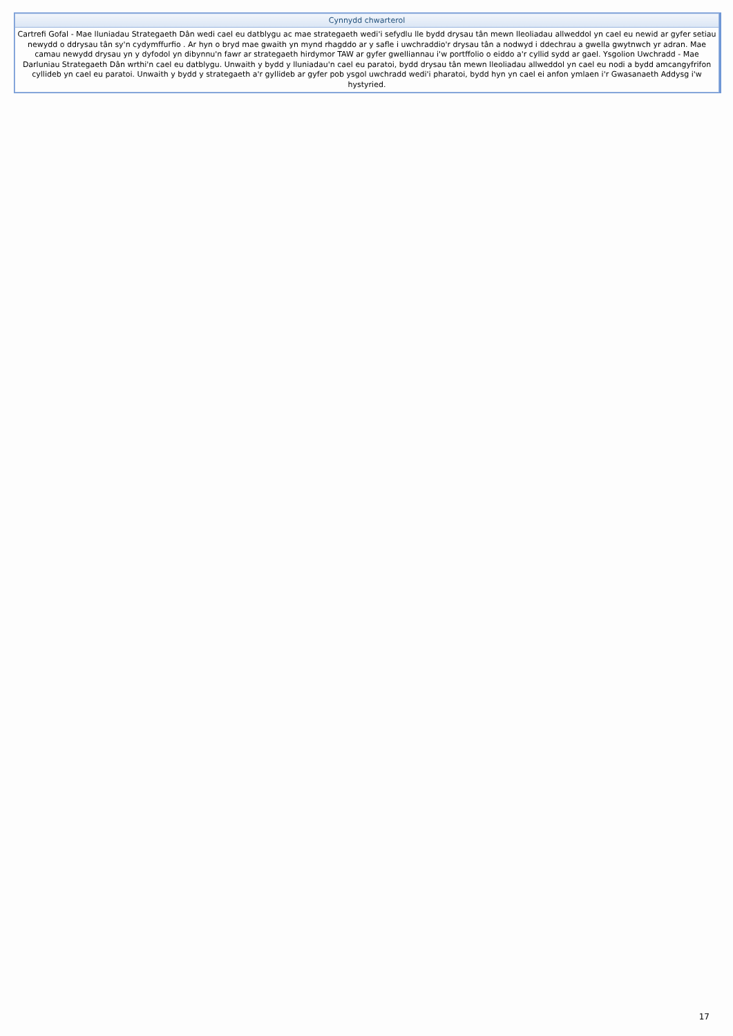| Cynnydd chwarterol |
| --- |
| Cartrefi Gofal - Mae lluniadau Strategaeth Dân wedi cael eu datblygu ac mae strategaeth wedi'i sefydlu lle bydd drysau tân mewn lleoliadau allweddol yn cael eu newid ar gyfer setiau newydd o ddrysau tân sy'n cydymffurfio . Ar hyn o bryd mae gwaith yn mynd rhagddo ar y safle i uwchraddio'r drysau tân a nodwyd i ddechrau a gwella gwytnwch yr adran. Mae camau newydd drysau yn y dyfodol yn dibynnu'n fawr ar strategaeth hirdymor TAW ar gyfer gwelliannau i'w portffolio o eiddo a'r cyllid sydd ar gael. Ysgolion Uwchradd - Mae Darluniau Strategaeth Dân wrthi'n cael eu datblygu. Unwaith y bydd y lluniadau'n cael eu paratoi, bydd drysau tân mewn lleoliadau allweddol yn cael eu nodi a bydd amcangyfrifon cyllideb yn cael eu paratoi. Unwaith y bydd y strategaeth a'r gyllideb ar gyfer pob ysgol uwchradd wedi'i pharatoi, bydd hyn yn cael ei anfon ymlaen i'r Gwasanaeth Addysg i'w hystyried. |
17